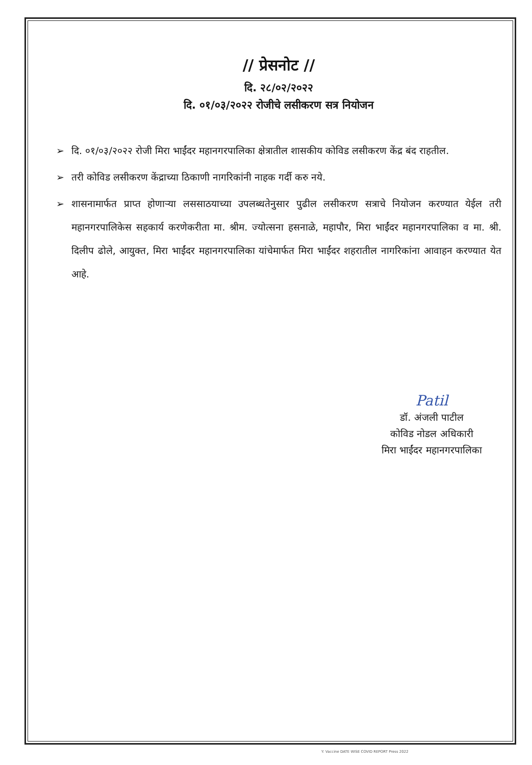// प्रेसनोट //
दि. २८/०२/२०२२
दि. ०१/०३/२०२२ रोजीचे लसीकरण सत्र नियोजन
➢ दि. ०१/०३/२०२२ रोजी मिरा भाईंदर महानगरपालिका क्षेत्रातील शासकीय कोविड लसीकरण केंद्र बंद राहतील.
➢ तरी कोविड लसीकरण केंद्राच्या ठिकाणी नागरिकांनी नाहक गर्दी करु नये.
➢ शासनामार्फत प्राप्त होणाऱ्या लससाठयाच्या उपलब्धतेनुसार पुढील लसीकरण सत्राचे नियोजन करण्यात येईल तरी महानगरपालिकेस सहकार्य करणेकरीता मा. श्रीम. ज्योत्सना हसनाळे, महापौर, मिरा भाईंदर महानगरपालिका व मा. श्री. दिलीप ढोले, आयुक्त, मिरा भाईंदर महानगरपालिका यांचेमार्फत मिरा भाईंदर शहरातील नागरिकांना आवाहन करण्यात येत आहे.
Patil
डॉ. अंजली पाटील
कोविड नोडल अधिकारी
मिरा भाईंदर महानगरपालिका
Y: Vaccine DATE WISE COVID REPORT Press 2022